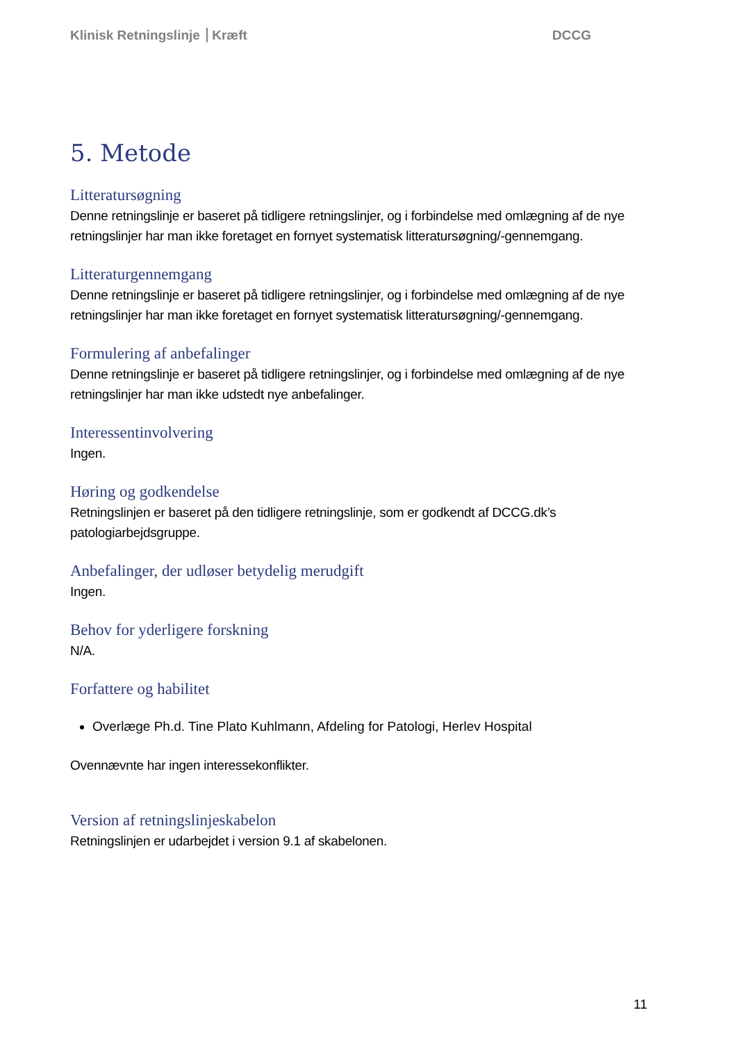Klinisk Retningslinje Kræft DCCG
5. Metode
Litteratursøgning
Denne retningslinje er baseret på tidligere retningslinjer, og i forbindelse med omlægning af de nye retningslinjer har man ikke foretaget en fornyet systematisk litteratursøgning/-gennemgang.
Litteraturgennemgang
Denne retningslinje er baseret på tidligere retningslinjer, og i forbindelse med omlægning af de nye retningslinjer har man ikke foretaget en fornyet systematisk litteratursøgning/-gennemgang.
Formulering af anbefalinger
Denne retningslinje er baseret på tidligere retningslinjer, og i forbindelse med omlægning af de nye retningslinjer har man ikke udstedt nye anbefalinger.
Interessentinvolvering
Ingen.
Høring og godkendelse
Retningslinjen er baseret på den tidligere retningslinje, som er godkendt af DCCG.dk’s patologiarbejdsgruppe.
Anbefalinger, der udløser betydelig merudgift
Ingen.
Behov for yderligere forskning
N/A.
Forfattere og habilitet
Overlæge Ph.d. Tine Plato Kuhlmann, Afdeling for Patologi, Herlev Hospital
Ovennævnte har ingen interessekonflikter.
Version af retningslinjeskabelon
Retningslinjen er udarbejdet i version 9.1 af skabelonen.
11